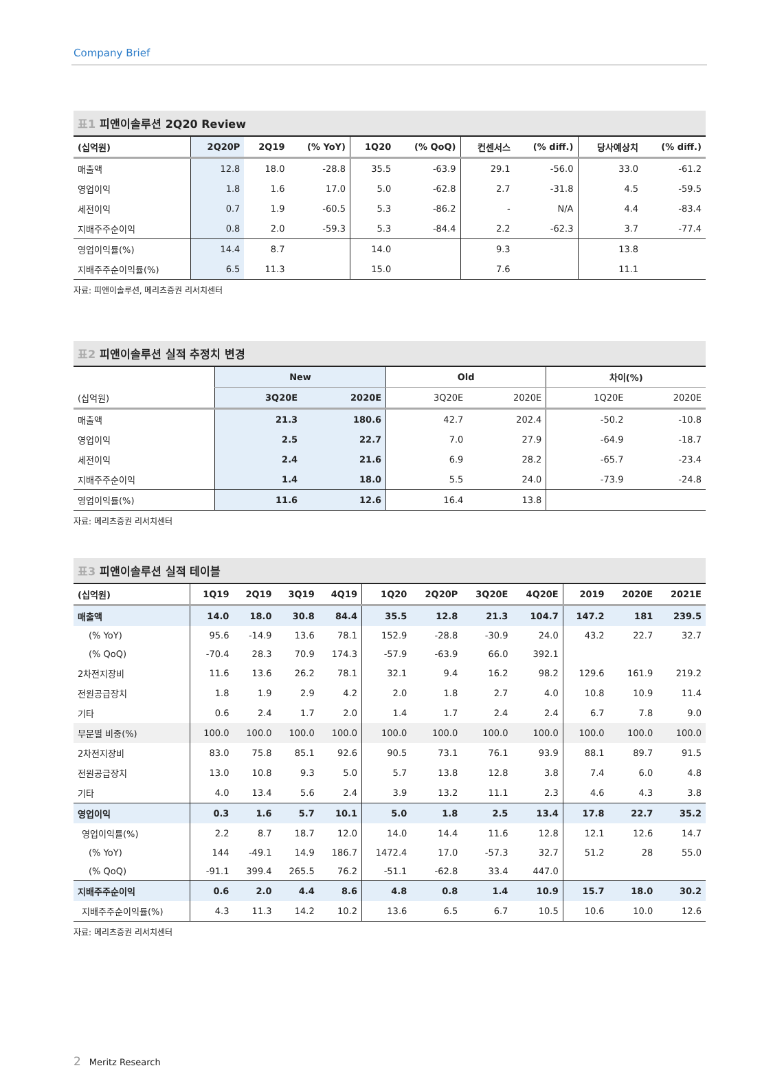Company Brief
표1 피앤이솔루션 2Q20 Review
| (십억원) | 2Q20P | 2Q19 | (% YoY) | 1Q20 | (% QoQ) | 컨센서스 | (% diff.) | 당사예상치 | (% diff.) |
| --- | --- | --- | --- | --- | --- | --- | --- | --- | --- |
| 매출액 | 12.8 | 18.0 | -28.8 | 35.5 | -63.9 | 29.1 | -56.0 | 33.0 | -61.2 |
| 영업이익 | 1.8 | 1.6 | 17.0 | 5.0 | -62.8 | 2.7 | -31.8 | 4.5 | -59.5 |
| 세전이익 | 0.7 | 1.9 | -60.5 | 5.3 | -86.2 | - | N/A | 4.4 | -83.4 |
| 지배주주순이익 | 0.8 | 2.0 | -59.3 | 5.3 | -84.4 | 2.2 | -62.3 | 3.7 | -77.4 |
| 영업이익률(%) | 14.4 | 8.7 | | 14.0 | | 9.3 | | 13.8 | |
| 지배주주순이익률(%) | 6.5 | 11.3 | | 15.0 | | 7.6 | | 11.1 | |
자료: 피앤이솔루션, 메리츠증권 리서치센터
표2 피앤이솔루션 실적 추정치 변경
| | New | | Old | | 차이(%) | |
| --- | --- | --- | --- | --- | --- | --- |
| (십억원) | 3Q20E | 2020E | 3Q20E | 2020E | 1Q20E | 2020E |
| 매출액 | 21.3 | 180.6 | 42.7 | 202.4 | -50.2 | -10.8 |
| 영업이익 | 2.5 | 22.7 | 7.0 | 27.9 | -64.9 | -18.7 |
| 세전이익 | 2.4 | 21.6 | 6.9 | 28.2 | -65.7 | -23.4 |
| 지배주주순이익 | 1.4 | 18.0 | 5.5 | 24.0 | -73.9 | -24.8 |
| 영업이익률(%) | 11.6 | 12.6 | 16.4 | 13.8 | | |
자료: 메리츠증권 리서치센터
표3 피앤이솔루션 실적 테이블
| (십억원) | 1Q19 | 2Q19 | 3Q19 | 4Q19 | 1Q20 | 2Q20P | 3Q20E | 4Q20E | 2019 | 2020E | 2021E |
| --- | --- | --- | --- | --- | --- | --- | --- | --- | --- | --- | --- |
| 매출액 | 14.0 | 18.0 | 30.8 | 84.4 | 35.5 | 12.8 | 21.3 | 104.7 | 147.2 | 181 | 239.5 |
| (% YoY) | 95.6 | -14.9 | 13.6 | 78.1 | 152.9 | -28.8 | -30.9 | 24.0 | 43.2 | 22.7 | 32.7 |
| (% QoQ) | -70.4 | 28.3 | 70.9 | 174.3 | -57.9 | -63.9 | 66.0 | 392.1 | | | |
| 2차전지장비 | 11.6 | 13.6 | 26.2 | 78.1 | 32.1 | 9.4 | 16.2 | 98.2 | 129.6 | 161.9 | 219.2 |
| 전원공급장치 | 1.8 | 1.9 | 2.9 | 4.2 | 2.0 | 1.8 | 2.7 | 4.0 | 10.8 | 10.9 | 11.4 |
| 기타 | 0.6 | 2.4 | 1.7 | 2.0 | 1.4 | 1.7 | 2.4 | 2.4 | 6.7 | 7.8 | 9.0 |
| 부문별 비중(%) | 100.0 | 100.0 | 100.0 | 100.0 | 100.0 | 100.0 | 100.0 | 100.0 | 100.0 | 100.0 | 100.0 |
| 2차전지장비 | 83.0 | 75.8 | 85.1 | 92.6 | 90.5 | 73.1 | 76.1 | 93.9 | 88.1 | 89.7 | 91.5 |
| 전원공급장치 | 13.0 | 10.8 | 9.3 | 5.0 | 5.7 | 13.8 | 12.8 | 3.8 | 7.4 | 6.0 | 4.8 |
| 기타 | 4.0 | 13.4 | 5.6 | 2.4 | 3.9 | 13.2 | 11.1 | 2.3 | 4.6 | 4.3 | 3.8 |
| 영업이익 | 0.3 | 1.6 | 5.7 | 10.1 | 5.0 | 1.8 | 2.5 | 13.4 | 17.8 | 22.7 | 35.2 |
| 영업이익률(%) | 2.2 | 8.7 | 18.7 | 12.0 | 14.0 | 14.4 | 11.6 | 12.8 | 12.1 | 12.6 | 14.7 |
| (% YoY) | 144 | -49.1 | 14.9 | 186.7 | 1472.4 | 17.0 | -57.3 | 32.7 | 51.2 | 28 | 55.0 |
| (% QoQ) | -91.1 | 399.4 | 265.5 | 76.2 | -51.1 | -62.8 | 33.4 | 447.0 | | | |
| 지배주주순이익 | 0.6 | 2.0 | 4.4 | 8.6 | 4.8 | 0.8 | 1.4 | 10.9 | 15.7 | 18.0 | 30.2 |
| 지배주주순이익률(%) | 4.3 | 11.3 | 14.2 | 10.2 | 13.6 | 6.5 | 6.7 | 10.5 | 10.6 | 10.0 | 12.6 |
자료: 메리츠증권 리서치센터
2 Meritz Research